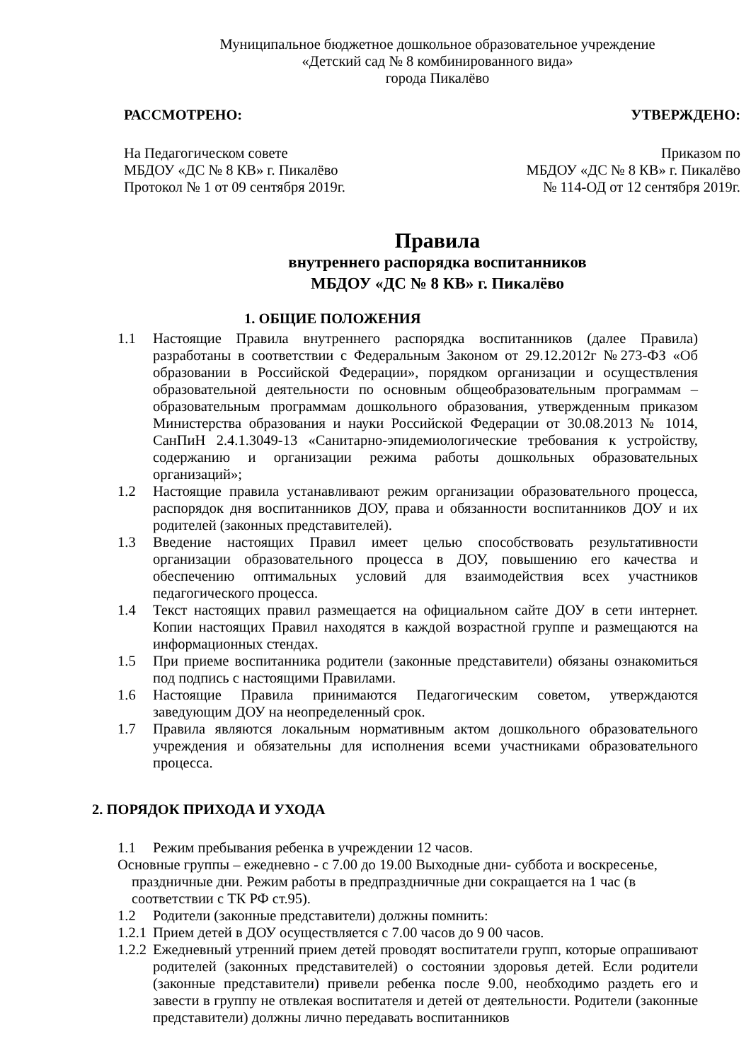Муниципальное бюджетное дошкольное образовательное учреждение
«Детский сад № 8 комбинированного вида»
города Пикалёво
РАССМОТРЕНО: УТВЕРЖДЕНО:
На Педагогическом совете
МБДОУ «ДС № 8 КВ» г. Пикалёво
Протокол № 1 от 09 сентября 2019г.
Приказом по
МБДОУ «ДС № 8 КВ» г. Пикалёво
№ 114-ОД от 12 сентября 2019г.
Правила
внутреннего распорядка воспитанников
МБДОУ «ДС № 8 КВ» г. Пикалёво
1. ОБЩИЕ ПОЛОЖЕНИЯ
1.1 Настоящие Правила внутреннего распорядка воспитанников (далее Правила) разработаны в соответствии с Федеральным Законом от 29.12.2012г №273-ФЗ «Об образовании в Российской Федерации», порядком организации и осуществления образовательной деятельности по основным общеобразовательным программам – образовательным программам дошкольного образования, утвержденным приказом Министерства образования и науки Российской Федерации от 30.08.2013 № 1014, СанПиН 2.4.1.3049-13 «Санитарно-эпидемиологические требования к устройству, содержанию и организации режима работы дошкольных образовательных организаций»;
1.2 Настоящие правила устанавливают режим организации образовательного процесса, распорядок дня воспитанников ДОУ, права и обязанности воспитанников ДОУ и их родителей (законных представителей).
1.3 Введение настоящих Правил имеет целью способствовать результативности организации образовательного процесса в ДОУ, повышению его качества и обеспечению оптимальных условий для взаимодействия всех участников педагогического процесса.
1.4 Текст настоящих правил размещается на официальном сайте ДОУ в сети интернет. Копии настоящих Правил находятся в каждой возрастной группе и размещаются на информационных стендах.
1.5 При приеме воспитанника родители (законные представители) обязаны ознакомиться под подпись с настоящими Правилами.
1.6 Настоящие Правила принимаются Педагогическим советом, утверждаются заведующим ДОУ на неопределенный срок.
1.7 Правила являются локальным нормативным актом дошкольного образовательного учреждения и обязательны для исполнения всеми участниками образовательного процесса.
2. ПОРЯДОК ПРИХОДА И УХОДА
1.1 Режим пребывания ребенка в учреждении 12 часов.
Основные группы – ежедневно - с 7.00 до 19.00 Выходные дни- суббота и воскресенье, праздничные дни. Режим работы в предпраздничные дни сокращается на 1 час (в соответствии с ТК РФ ст.95).
1.2 Родители (законные представители) должны помнить:
1.2.1 Прием детей в ДОУ осуществляется с 7.00 часов до 9 00 часов.
1.2.2 Ежедневный утренний прием детей проводят воспитатели групп, которые опрашивают родителей (законных представителей) о состоянии здоровья детей. Если родители (законные представители) привели ребенка после 9.00, необходимо раздеть его и завести в группу не отвлекая воспитателя и детей от деятельности. Родители (законные представители) должны лично передавать воспитанников